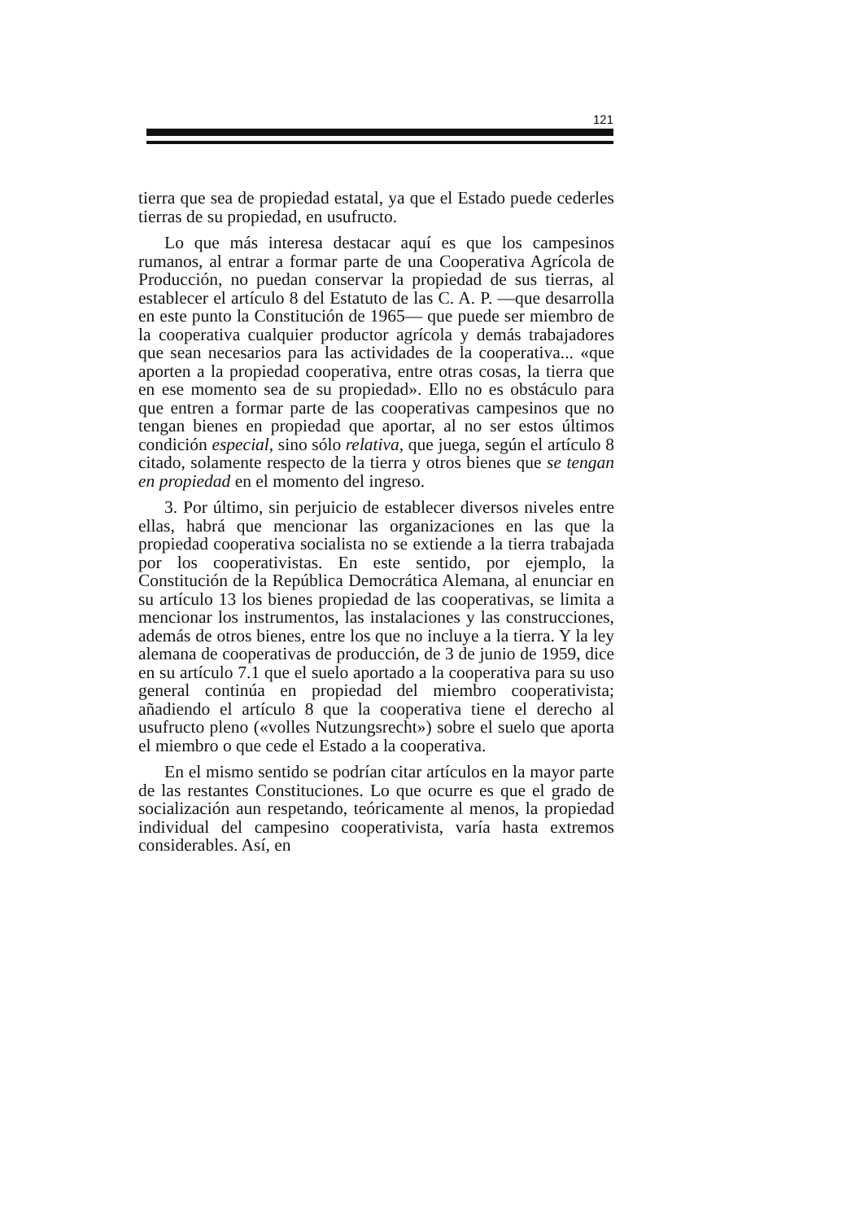121
tierra que sea de propiedad estatal, ya que el Estado puede cederles tierras de su propiedad, en usufructo.
Lo que más interesa destacar aquí es que los campesinos rumanos, al entrar a formar parte de una Cooperativa Agrícola de Producción, no puedan conservar la propiedad de sus tierras, al establecer el artículo 8 del Estatuto de las C. A. P. —que desarrolla en este punto la Constitución de 1965— que puede ser miembro de la cooperativa cualquier productor agrícola y demás trabajadores que sean necesarios para las actividades de la cooperativa... «que aporten a la propiedad cooperativa, entre otras cosas, la tierra que en ese momento sea de su propiedad». Ello no es obstáculo para que entren a formar parte de las cooperativas campesinos que no tengan bienes en propiedad que aportar, al no ser estos últimos condición especial, sino sólo relativa, que juega, según el artículo 8 citado, solamente respecto de la tierra y otros bienes que se tengan en propiedad en el momento del ingreso.
3. Por último, sin perjuicio de establecer diversos niveles entre ellas, habrá que mencionar las organizaciones en las que la propiedad cooperativa socialista no se extiende a la tierra trabajada por los cooperativistas. En este sentido, por ejemplo, la Constitución de la República Democrática Alemana, al enunciar en su artículo 13 los bienes propiedad de las cooperativas, se limita a mencionar los instrumentos, las instalaciones y las construcciones, además de otros bienes, entre los que no incluye a la tierra. Y la ley alemana de cooperativas de producción, de 3 de junio de 1959, dice en su artículo 7.1 que el suelo aportado a la cooperativa para su uso general continúa en propiedad del miembro cooperativista; añadiendo el artículo 8 que la cooperativa tiene el derecho al usufructo pleno («volles Nutzungsrecht») sobre el suelo que aporta el miembro o que cede el Estado a la cooperativa.
En el mismo sentido se podrían citar artículos en la mayor parte de las restantes Constituciones. Lo que ocurre es que el grado de socialización aun respetando, teóricamente al menos, la propiedad individual del campesino cooperativista, varía hasta extremos considerables. Así, en